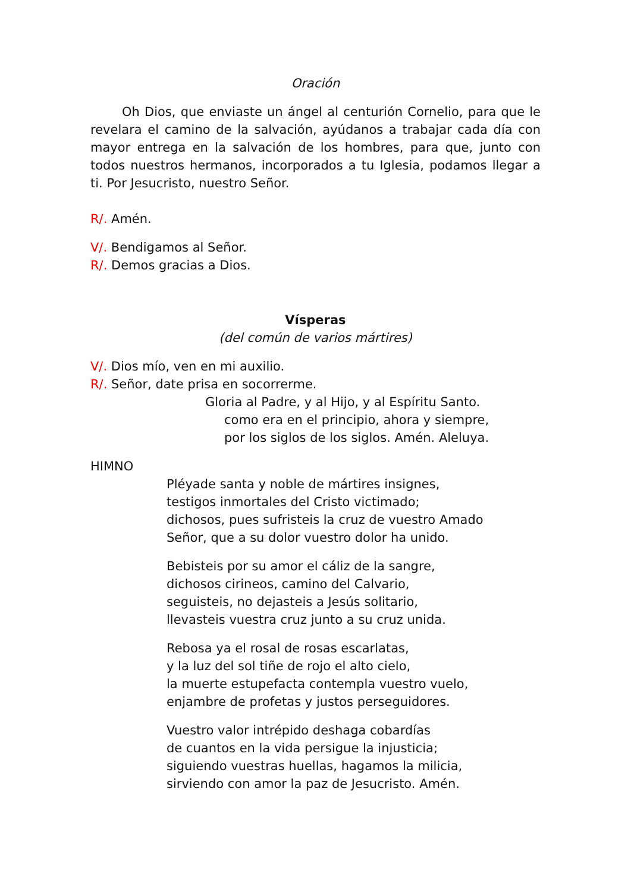Oración
Oh Dios, que enviaste un ángel al centurión Cornelio, para que le revelara el camino de la salvación, ayúdanos a trabajar cada día con mayor entrega en la salvación de los hombres, para que, junto con todos nuestros hermanos, incorporados a tu Iglesia, podamos llegar a ti. Por Jesucristo, nuestro Señor.
R/. Amén.
V/. Bendigamos al Señor.
R/. Demos gracias a Dios.
Vísperas
(del común de varios mártires)
V/. Dios mío, ven en mi auxilio.
R/. Señor, date prisa en socorrerme.
Gloria al Padre, y al Hijo, y al Espíritu Santo.
como era en el principio, ahora y siempre,
por los siglos de los siglos. Amén. Aleluya.
HIMNO
Pléyade santa y noble de mártires insignes,
testigos inmortales del Cristo victimado;
dichosos, pues sufristeis la cruz de vuestro Amado
Señor, que a su dolor vuestro dolor ha unido.
Bebisteis por su amor el cáliz de la sangre,
dichosos cirineos, camino del Calvario,
seguisteis, no dejasteis a Jesús solitario,
llevasteis vuestra cruz junto a su cruz unida.
Rebosa ya el rosal de rosas escarlatas,
y la luz del sol tiñe de rojo el alto cielo,
la muerte estupefacta contempla vuestro vuelo,
enjambre de profetas y justos perseguidores.
Vuestro valor intrépido deshaga cobardías
de cuantos en la vida persigue la injusticia;
siguiendo vuestras huellas, hagamos la milicia,
sirviendo con amor la paz de Jesucristo. Amén.